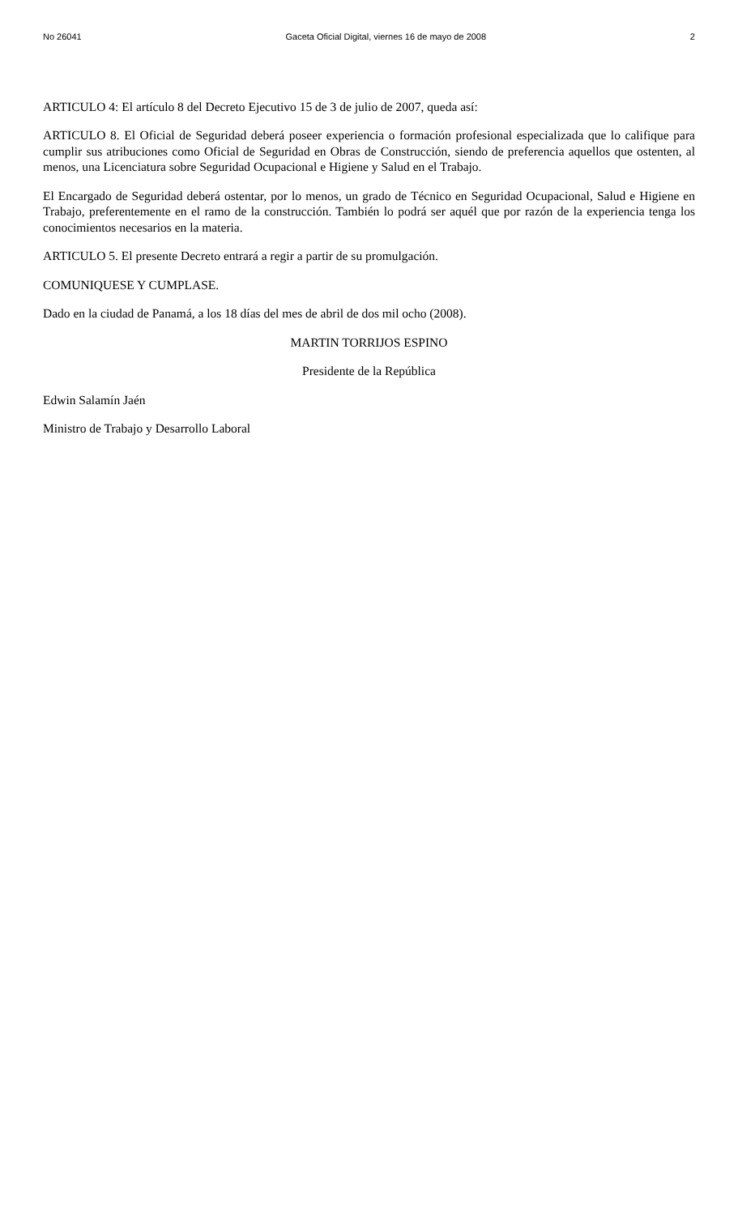No 26041 Gaceta Oficial Digital, viernes 16 de mayo de 2008 2
ARTICULO 4: El artículo 8 del Decreto Ejecutivo 15 de 3 de julio de 2007, queda así:
ARTICULO 8. El Oficial de Seguridad deberá poseer experiencia o formación profesional especializada que lo califique para cumplir sus atribuciones como Oficial de Seguridad en Obras de Construcción, siendo de preferencia aquellos que ostenten, al menos, una Licenciatura sobre Seguridad Ocupacional e Higiene y Salud en el Trabajo.
El Encargado de Seguridad deberá ostentar, por lo menos, un grado de Técnico en Seguridad Ocupacional, Salud e Higiene en Trabajo, preferentemente en el ramo de la construcción. También lo podrá ser aquél que por razón de la experiencia tenga los conocimientos necesarios en la materia.
ARTICULO 5. El presente Decreto entrará a regir a partir de su promulgación.
COMUNIQUESE Y CUMPLASE.
Dado en la ciudad de Panamá, a los 18 días del mes de abril de dos mil ocho (2008).
MARTIN TORRIJOS ESPINO
Presidente de la República
Edwin Salamín Jaén
Ministro de Trabajo y Desarrollo Laboral